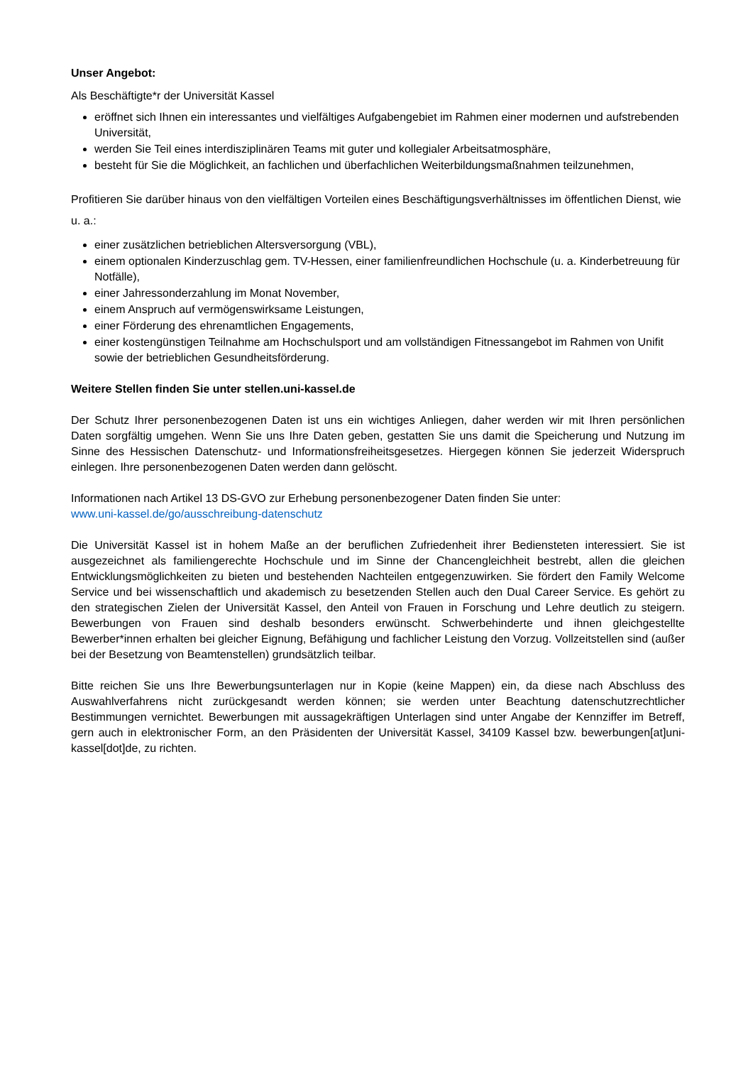Unser Angebot:
Als Beschäftigte*r der Universität Kassel
eröffnet sich Ihnen ein interessantes und vielfältiges Aufgabengebiet im Rahmen einer modernen und aufstrebenden Universität,
werden Sie Teil eines interdisziplinären Teams mit guter und kollegialer Arbeitsatmosphäre,
besteht für Sie die Möglichkeit, an fachlichen und überfachlichen Weiterbildungsmaßnahmen teilzunehmen,
Profitieren Sie darüber hinaus von den vielfältigen Vorteilen eines Beschäftigungsverhältnisses im öffentlichen Dienst, wie u. a.:
einer zusätzlichen betrieblichen Altersversorgung (VBL),
einem optionalen Kinderzuschlag gem. TV-Hessen, einer familienfreundlichen Hochschule (u. a. Kinderbetreuung für Notfälle),
einer Jahressonderzahlung im Monat November,
einem Anspruch auf vermögenswirksame Leistungen,
einer Förderung des ehrenamtlichen Engagements,
einer kostengünstigen Teilnahme am Hochschulsport und am vollständigen Fitnessangebot im Rahmen von Unifit sowie der betrieblichen Gesundheitsförderung.
Weitere Stellen finden Sie unter stellen.uni-kassel.de
Der Schutz Ihrer personenbezogenen Daten ist uns ein wichtiges Anliegen, daher werden wir mit Ihren persönlichen Daten sorgfältig umgehen. Wenn Sie uns Ihre Daten geben, gestatten Sie uns damit die Speicherung und Nutzung im Sinne des Hessischen Datenschutz- und Informationsfreiheitsgesetzes. Hiergegen können Sie jederzeit Widerspruch einlegen. Ihre personenbezogenen Daten werden dann gelöscht.
Informationen nach Artikel 13 DS-GVO zur Erhebung personenbezogener Daten finden Sie unter:
www.uni-kassel.de/go/ausschreibung-datenschutz
Die Universität Kassel ist in hohem Maße an der beruflichen Zufriedenheit ihrer Bediensteten interessiert. Sie ist ausgezeichnet als familiengerechte Hochschule und im Sinne der Chancengleichheit bestrebt, allen die gleichen Entwicklungsmöglichkeiten zu bieten und bestehenden Nachteilen entgegenzuwirken. Sie fördert den Family Welcome Service und bei wissenschaftlich und akademisch zu besetzenden Stellen auch den Dual Career Service. Es gehört zu den strategischen Zielen der Universität Kassel, den Anteil von Frauen in Forschung und Lehre deutlich zu steigern. Bewerbungen von Frauen sind deshalb besonders erwünscht. Schwerbehinderte und ihnen gleichgestellte Bewerber*innen erhalten bei gleicher Eignung, Befähigung und fachlicher Leistung den Vorzug. Vollzeitstellen sind (außer bei der Besetzung von Beamtenstellen) grundsätzlich teilbar.
Bitte reichen Sie uns Ihre Bewerbungsunterlagen nur in Kopie (keine Mappen) ein, da diese nach Abschluss des Auswahlverfahrens nicht zurückgesandt werden können; sie werden unter Beachtung datenschutzrechtlicher Bestimmungen vernichtet. Bewerbungen mit aussagekräftigen Unterlagen sind unter Angabe der Kennziffer im Betreff, gern auch in elektronischer Form, an den Präsidenten der Universität Kassel, 34109 Kassel bzw. bewerbungen[at]uni-kassel[dot]de, zu richten.